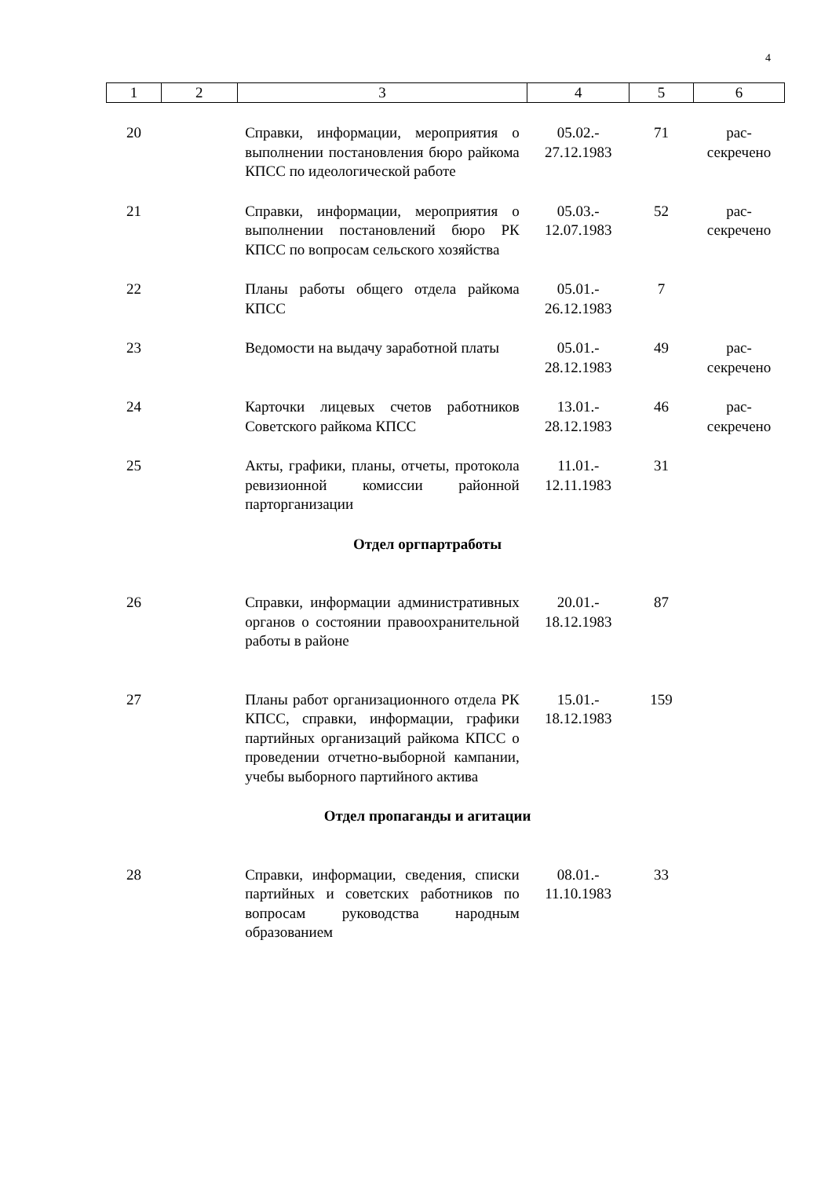4
| 1 | 2 | 3 | 4 | 5 | 6 |
| --- | --- | --- | --- | --- | --- |
| 20 | | Справки, информации, мероприятия о выполнении постановления бюро райкома КПСС по идеологической работе | 05.02.- 27.12.1983 | 71 | рас- секречено |
| 21 | | Справки, информации, мероприятия о выполнении постановлений бюро РК КПСС по вопросам сельского хозяйства | 05.03.- 12.07.1983 | 52 | рас- секречено |
| 22 | | Планы работы общего отдела райкома КПСС | 05.01.- 26.12.1983 | 7 | |
| 23 | | Ведомости на выдачу заработной платы | 05.01.- 28.12.1983 | 49 | рас- секречено |
| 24 | | Карточки лицевых счетов работников Советского райкома КПСС | 13.01.- 28.12.1983 | 46 | рас- секречено |
| 25 | | Акты, графики, планы, отчеты, протокола ревизионной комиссии районной парторганизации | 11.01.- 12.11.1983 | 31 | |
| Отдел оргпартработы | | | | | |
| 26 | | Справки, информации административных органов о состоянии правоохранительной работы в районе | 20.01.- 18.12.1983 | 87 | |
| 27 | | Планы работ организационного отдела РК КПСС, справки, информации, графики партийных организаций райкома КПСС о проведении отчетно-выборной кампании, учебы выборного партийного актива | 15.01.- 18.12.1983 | 159 | |
| Отдел пропаганды и агитации | | | | | |
| 28 | | Справки, информации, сведения, списки партийных и советских работников по вопросам руководства народным образованием | 08.01.- 11.10.1983 | 33 | |